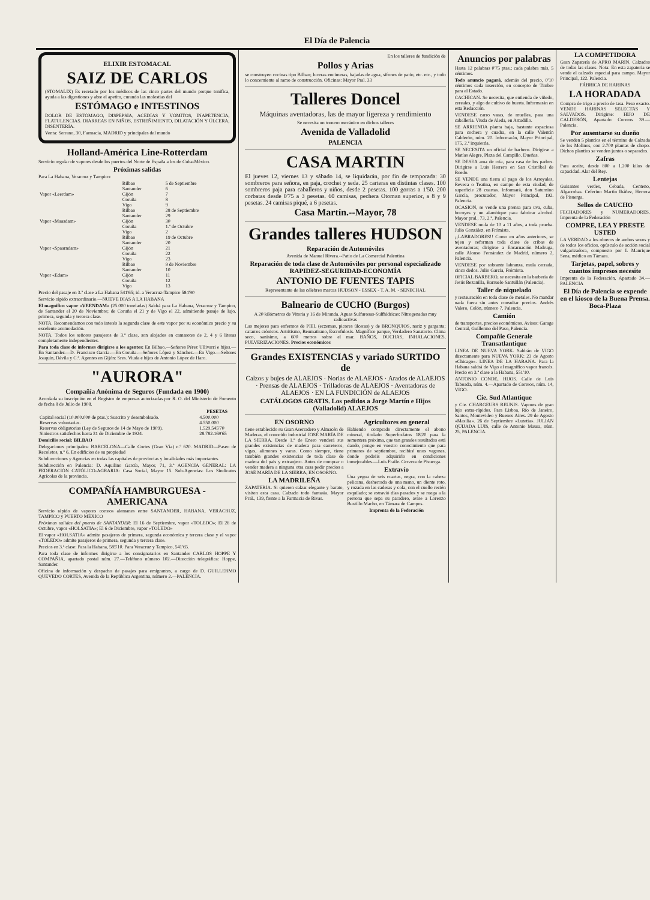El Día de Palencia
ELIXIR ESTOMACAL
SAIZ DE CARLOS
(STOMALIX) Es recetado por los médicos de las cinco partes del mundo porque tonifica, ayuda a las digestiones y abre el apetito, curando las molestias del
ESTÓMAGO e INTESTINOS
DOLOR DE ESTÓMAGO, DISPEPSIA, ACEDÍAS Y VÓMITOS, INAPETENCIA, FLATULENCIAS. DIARREAS EN NIÑOS, ESTREÑIMIENTO, DILATACIÓN Y ÚLCERA, DISENTERÍA.
Venta: Serrano, 30, Farmacia, MADRID y principales del mundo
Holland-América Line-Rotterdam
Servicio regular de vapores desde los puertos del Norte de España a los de Cuba-México.
Próximas salidas
Para La Habana, Veracruz y Tampico:
| Vapor «Leerdam» | Bilbao | 5 de Septiembre |
| | Santander | 6 |
| | Gijón | 7 |
| | Coruña | 8 |
| | Vigo | 9 |
| Vapor «Maasdam» | Bilbao | 28 de Septiembre |
| | Santander | 29 |
| | Gijón | 30 |
| | Coruña | 1.º de Octubre |
| | Vigo | 2 |
| Vapor «Spaarndam» | Bilbao | 19 de Octubre |
| | Santander | 20 |
| | Gijón | 21 |
| | Coruña | 22 |
| | Vigo | 23 |
| Vapor «Edam» | Bilbao | 9 de Noviembre |
| | Santander | 10 |
| | Gijón | 11 |
| | Coruña | 12 |
| | Vigo | 13 |
Precio del pasaje en 3.ª clase a La Habana 541'65; id. a Veracruz-Tampico 584'90
Servicio rápido extraordinario.—NUEVE DIAS A LA HABANA
El magnífico vapor «VEENDAM» (25.000 toneladas) Saldrá para La Habana, Veracruz y Tampico, de Santander el 20 de Noviembre; de Coruña el 21 y de Vigo el 22, admitiendo pasaje de lujo, primera, segunda y tercera clase.
NOTA. Recomendamos con todo interés la segunda clase de este vapor por su económico precio y su excelente acomodación.
NOTA. Todos los señores pasajeros de 3.ª clase, son alojados en camarotes de 2, 4 y 6 literas completamente independientes.
Para toda clase de informes dirigirse a los agentes: En Bilbao.—Señores Pérez Ullivarri e hijos.—En Santander.—D. Francisco García.—En Coruña.—Señores López y Sánchez.—En Vigo.—Señores Joaquín, Dávila y C.ª. Agentes en Gijón: Sres. Viuda e hijos de Antonio López de Haro.
"AURORA"
Compañía Anónima de Seguros (Fundada en 1900)
Acordada su inscripción en el Registro de empresas autorizadas por R. O. del Ministerio de Fomento de fecha 8 de Julio de 1908.
| | PESETAS |
| --- | --- |
| Capital social (10.000.000 de ptas.): Suscrito y desembolsado. | 4.500.000 |
| Reservas voluntarias. | 4.550.000 |
| Reservas obligatorias (Ley de Seguros de 14 de Mayo de 1909). | 1.529.545'70 |
| Siniestros satisfechos hasta 31 de Diciembre de 1924. | 28.782.169'65 |
Domicilio social: BILBAO
Delegaciones principales: BARCELONA—Calle Cortes (Gran Vía) n.º 620. MADRID—Paseo de Recoletos, n.º 6. En edificios de su propiedad
Subdirecciones y Agencias en todas las capitales de provincias y localidades más importantes.
Subdirección en Palencia: D. Aquilino García, Mayor, 71, 3.º AGENCIA GENERAL: LA FEDERACIÓN CATÓLICO-AGRARIA: Casa Social, Mayor 15. Sub-Agencias: Los Sindicatos Agrícolas de la provincia.
COMPAÑÍA HAMBURGUESA - AMERICANA
Servicio rápido de vapores correos alemanes entre SANTANDER, HABANA, VERACRUZ, TAMPICO y PUERTO MÉXICO
Próximas salidas del puerto de SANTANDER: El 16 de Septiembre, vapor «TOLEDO»; El 26 de Octubre, vapor «HOLSATIA»; El 6 de Diciembre, vapor «TOLEDO»
El vapor «HOLSATIA» admite pasajeros de primera, segunda económica y tercera clase y el vapor «TOLEDO» admite pasajeros de primera, segunda y tercera clase.
Precios en 3.ª clase: Para la Habana, 585'10. Para Veracruz y Tampico, 541'65.
Para toda clase de informes dirigirse a los consignatarios en Santander CARLOS HOPPE Y COMPAÑIA, apartado postal núm. 27.—Teléfono número 102.—Dirección telegráfica: Hoppe, Santander.
Oficina de información y despacho de pasajes para emigrantes, a cargo de D. GUILLERMO QUEVEDO CORTES, Avenida de la República Argentina, número 2.—PALENCIA.
En los talleres de fundición de
Pollos y Arias
se construyen cocinas tipo Bilbao; luceras encimeras, bajadas de agua, sifones de patio, etc. etc., y todo lo concerniente al ramo de construcción. Oficinas: Mayor Pral. 33
Talleres Doncel
Máquinas aventadoras, las de mayor ligereza y rendimiento
Se necesita un tornero mecánico en dichos talleres
Avenida de Valladolid
PALENCIA
CASA MARTIN
El jueves 12, viernes 13 y sábado 14, se liquidarán, por fin de temporada: 30 sombreros para señora, en paja, crochet y seda. 25 carteras en distintas clases. 100 sombreros paja para caballeros y niños, desde 2 pesetas. 100 gorras a 1'50. 200 corbatas desde 0'75 a 3 pesetas. 60 camisas, pechera Otoman superior, a 8 y 9 pesetas. 24 camisas piqué, a 6 pesetas.
Casa Martín.--Mayor, 78
Grandes talleres HUDSON
Reparación de Automóviles
Avenida de Manuel Rivera.--Patio de La Comercial Palentina
Reparación de toda clase de Automóviles por personal especializado RAPIDEZ-SEGURIDAD-ECONOMÍA
ANTONIO DE FUENTES TAPIS
Representante de las célebres marcas HUDSON - ESSEX - T. A. M. - SENECHAL
Balneario de CUCHO (Burgos)
A 20 kilómetros de Vitoria y 16 de Miranda. Aguas Sulfurosas-Sulfhídricas: Nitrogenadas muy radioactivas
Las mejores para enfermos de PIEL (eczemas, picores úlceras) y de BRONQUIOS, nariz y garganta; catarros crónicos. Artritismo, Reumatismo, Escrofulosis. Magnífico parque, Verdadero Sanatorio. Clima seco, sanísimo, a 600 metros sobre el mar. BAÑOS, DUCHAS, INHALACIONES, PULVERIZACIONES. Precios económicos
Grandes EXISTENCIAS y variado SURTIDO de
Calzos y bujes de ALAEJOS · Norias de ALAEJOS · Arados de ALAEJOS · Prensas de ALAEJOS · Trilladoras de ALAEJOS · Aventadoras de ALAEJOS · EN LA FUNDICIÓN de ALAEJOS
CATÁLOGOS GRATIS. Los pedidos a Jorge Martín e Hijos (Valladolid) ALAEJOS
EN OSORNO
tiene establecido su Gran Aserradero y Almacén de Maderas, el conocido industrial JOSÉ MARÍA DE LA SIERRA. Desde 1.º de Enero venderá sus grandes existencias de madera para carreteros, vigas, alimones y varas. Como siempre, tiene también grandes existencias de toda clase de madera del país y extranjero. Antes de comprar o vender madera a ninguna otra casa pedir precios a JOSÉ MARÍA DE LA SIERRA, EN OSORNO.
LA MADRILEÑA
ZAPATERIA. Si quieren calzar elegante y barato, visiten esta casa. Calzado todo fantasía. Mayor Pral., 139, frente a la Farmacia de Rivas.
Agricultores en general
Habiendo comprado directamente el abono mineral, titulado Superfosfatos 18|20 para la sementera próxima, que tan grandes resultados está dando, pongo en vuestro conocimiento que para primeros de septiembre, recibiré unos vagones, donde podréis adquirirlo en condiciones inmejorables.—Luis Fraile. Cervera de Pisuerga.
Extravío
Una yegua de seis cuartas, negra, con la cabeza pelicana, desherrada de una mano, un diente roto, y rozada en las caderas y cola, con el cuello recién esquilado; se estravió días pasados y se ruega a la persona que sepa su paradero, avise a Lorenzo Bustillo Macho, en Támara de Campos.
Imprenta de la Federación
Anuncios por palabras
Hasta 12 palabras 0'75 ptas.; cada palabra más, 5 céntimos.
Todo anuncio pagará, además del precio, 0'10 céntimos cada inserción, en concepto de Timbre para el Estado.
CACHICAN. Se necesita, que entienda de viñedo, cereales, y algo de cultivo de huerta. Informarán en esta Redacción.
VENDESE carro varas, de muelles, para una caballería. Viuda de Aleda, en Astudillo.
SE ARRIENDA planta baja, bastante espaciosa para cochera y cuadra, en la calle Valentín Calderón, núm. 20. Informarán, Mayor Principal, 175, 2.º izquierda.
SE NECESITA un oficial de barbero. Dirigirse a Matías Alegre, Plaza del Campillo. Dueñas.
SE DESEA ama de cría, para casa de los padres. Dirigirse a Luis Herrero en San Cristóbal de Boedo.
SE VENDE una tierra al pago de los Arroyales, Reveca o Teatina, en campo de esta ciudad, de superficie 28 cuartas. Informará, don Saturnino García, procurador, Mayor Principal, 192. Palencia.
OCASION, se vende una prensa para uva, cuba, bocoyes y un alambique para fabricar alcohol. Mayor pral., 73, 2.º, Palencia.
VENDESE mula de 10 a 11 años, a toda prueba. Julio González, en Frómista.
¡¡LABRADORES!! Como en años anteriores, se tejen y reforman toda clase de cribas de aventadoras; dirigirse a Encarnación Madruga, calle Alonso Fernández de Madrid, número 2, Palencia.
VENDESE por sobrante labranza, mula cerrada, cinco dedos. Julio García, Frómista.
OFICIAL BARBERO, se necesita en la barbería de Jesús Bezanilla, Barruelo Santullán (Palencia).
Taller de niquelado
y restauración en toda clase de metales. No mandar nada fuera sin antes consultar precios. Andrés Valero, Colón, número 7. Palencia.
Camión
de transportes, precios económicos. Avisos: Garage Central, Guillermo del Paso, Palencia.
Compañie Generale Transatlantique
LINEA DE NUEVA YORK. Saldrán de VIGO directamente para NUEVA YORK: 23 de Agosto «Chicago». LINEA DE LA HABANA. Para la Habana saldrá de Vigo el magnífico vapor francés. Precio en 3.ª clase a la Habana, 551'10.
ANTONIO CONDE, HIJOS. Calle de Luis Taboada, núm. 4.—Apartado de Correos, núm. 14, VIGO.
Cie. Sud Atlantique
y Cie. CHARGEURS REUNIS. Vapores de gran lujo extra-rápidos. Para Lisboa, Río de Janeiro, Santos, Montevideo y Buenos Aires. 29 de Agosto «Masilia». 26 de Septiembre «Lutetia». JULIAN QUIJADA LUIS, calle de Antonio Maura, núm. 25, PALENCIA.
LA COMPETIDORA
Gran Zapatería de APRO MARIN. Calzados de todas las clases. Nota: En esta zapatería se vende el calzado especial para campo. Mayor Principal, 122. Palencia.
FÁBRICA DE HARINAS
LA HORADADA
Compra de trigo a precio de tasa. Peso exacto. VENDE HARINAS SELECTAS Y SALVADOS. Dirigirse: HIJO DE CALDERÓN, Apartado Correos 39.—Palencia.
Por ausentarse su dueño
Se venden 5 plantíos en el término de Calzada de los Molinos, con 2.700 plantas de chopo. Dichos plantíos se venden juntos o separados.
Zafras
Para aceite, desde 800 a 1.200 kilos de capacidad. Alar del Rey.
Lentejas
Guisantes verdes, Cebada, Centeno, Algarrobas. Ceferino Martín Ibáñez, Herrera de Pisuerga.
Sellos de CAUCHO
FECHADORES y NUMERADORES. Imprenta de la Federación
COMPRE, LEA Y PRESTE USTED
LA VERDAD a los obreros de ambos sexos y de todos los oficios, opúsculo de acción social vulgarizadora, compuesto por I. Manrique Sena, médico en Támara.
Tarjetas, papel, sobres y cuantos impresos necesite
Imprenta de la Federación, Apartado 34.—PALENCIA
El Día de Palencia se expende en el kiosco de la Buena Prensa. Boca-Plaza